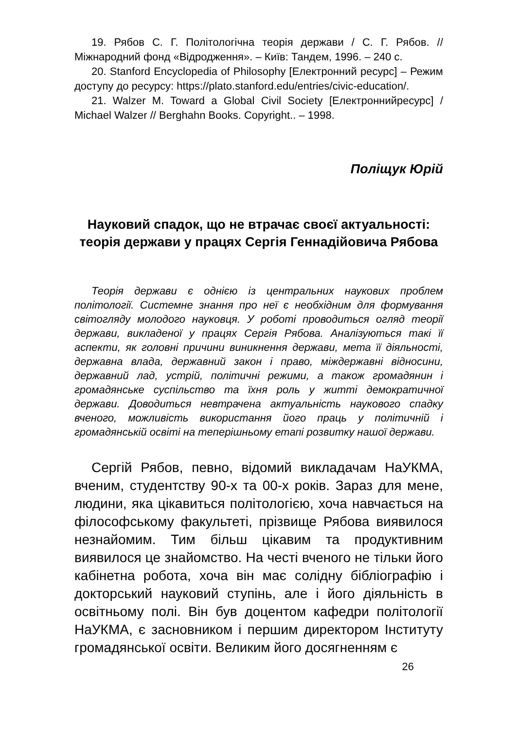19. Рябов С. Г. Політологічна теорія держави / С. Г. Рябов. // Міжнародний фонд «Відродження». – Київ: Тандем, 1996. – 240 с.
20. Stanford Encyclopedia of Philosophy [Електронний ресурс] – Режим доступу до ресурсу: https://plato.stanford.edu/entries/civic-education/.
21. Walzer M. Toward a Global Civil Society [Електроннийресурс] / Michael Walzer // Berghahn Books. Copyright.. – 1998.
Поліщук Юрій
Науковий спадок, що не втрачає своєї актуальності: теорія держави у працях Сергія Геннадійовича Рябова
Теорія держави є однією із центральних наукових проблем політології. Системне знання про неї є необхідним для формування світогляду молодого науковця. У роботі проводиться огляд теорії держави, викладеної у працях Сергія Рябова. Аналізуються такі її аспекти, як головні причини виникнення держави, мета її діяльності, державна влада, державний закон і право, міждержавні відносини, державний лад, устрій, політичні режими, а також громадянин і громадянське суспільство та їхня роль у житті демократичної держави. Доводиться невтрачена актуальність наукового спадку вченого, можливість використання його праць у політичній і громадянській освіті на теперішньому етапі розвитку нашої держави.
Сергій Рябов, певно, відомий викладачам НаУКМА, вченим, студентству 90-х та 00-х років. Зараз для мене, людини, яка цікавиться політологією, хоча навчається на філософському факультеті, прізвище Рябова виявилося незнайомим. Тим більш цікавим та продуктивним виявилося це знайомство. На честі вченого не тільки його кабінетна робота, хоча він має солідну бібліографію і докторський науковий ступінь, але і його діяльність в освітньому полі. Він був доцентом кафедри політології НаУКМА, є засновником і першим директором Інституту громадянської освіти. Великим його досягненням є
26